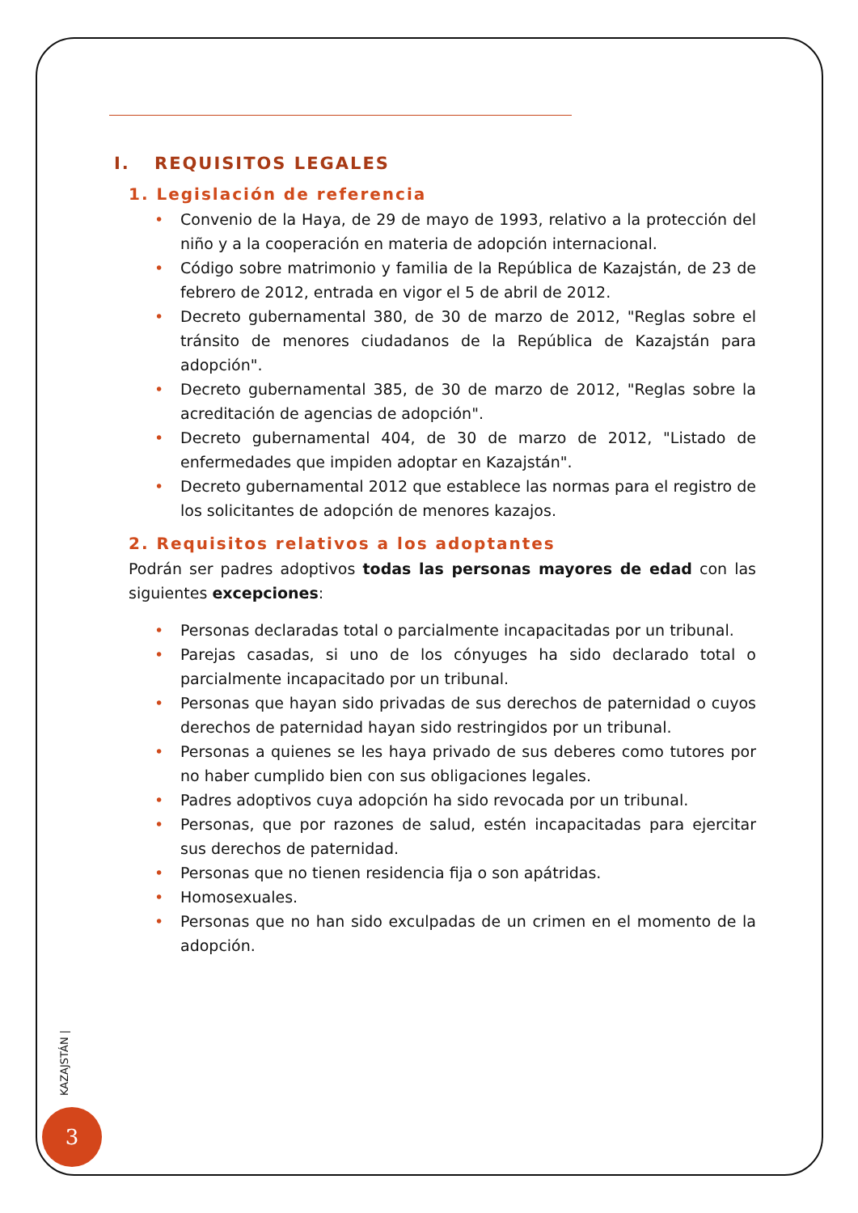I. REQUISITOS LEGALES
1. Legislación de referencia
• Convenio de la Haya, de 29 de mayo de 1993, relativo a la protección del niño y a la cooperación en materia de adopción internacional.
• Código sobre matrimonio y familia de la República de Kazajstán, de 23 de febrero de 2012, entrada en vigor el 5 de abril de 2012.
• Decreto gubernamental 380, de 30 de marzo de 2012, "Reglas sobre el tránsito de menores ciudadanos de la República de Kazajstán para adopción".
• Decreto gubernamental 385, de 30 de marzo de 2012, "Reglas sobre la acreditación de agencias de adopción".
• Decreto gubernamental 404, de 30 de marzo de 2012, "Listado de enfermedades que impiden adoptar en Kazajstán".
• Decreto gubernamental 2012 que establece las normas para el registro de los solicitantes de adopción de menores kazajos.
2. Requisitos relativos a los adoptantes
Podrán ser padres adoptivos todas las personas mayores de edad con las siguientes excepciones:
• Personas declaradas total o parcialmente incapacitadas por un tribunal.
• Parejas casadas, si uno de los cónyuges ha sido declarado total o parcialmente incapacitado por un tribunal.
• Personas que hayan sido privadas de sus derechos de paternidad o cuyos derechos de paternidad hayan sido restringidos por un tribunal.
• Personas a quienes se les haya privado de sus deberes como tutores por no haber cumplido bien con sus obligaciones legales.
• Padres adoptivos cuya adopción ha sido revocada por un tribunal.
• Personas, que por razones de salud, estén incapacitadas para ejercitar sus derechos de paternidad.
• Personas que no tienen residencia fija o son apátridas.
• Homosexuales.
• Personas que no han sido exculpadas de un crimen en el momento de la adopción.
KAZAJSTÁN |
3